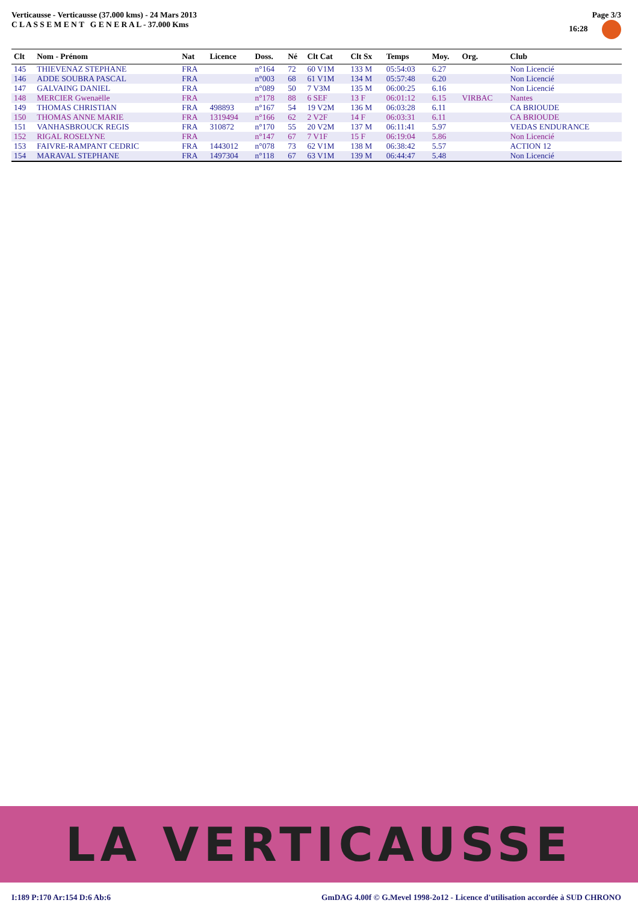Verticausse - Verticausse (37.000 kms) - 24 Mars 2013
C L A S S E M E N T G E N E R A L - 37.000 Kms
Page 3/3
16:28
| Clt | Nom - Prénom | Nat | Licence | Doss. | Né | Clt Cat | Clt Sx | Temps | Moy. | Org. | Club |
| --- | --- | --- | --- | --- | --- | --- | --- | --- | --- | --- | --- |
| 145 | THIEVENAZ STEPHANE | FRA | | n°164 | 72 | 60 V1M | 133 M | 05:54:03 | 6.27 | | Non Licencié |
| 146 | ADDE SOUBRA PASCAL | FRA | | n°003 | 68 | 61 V1M | 134 M | 05:57:48 | 6.20 | | Non Licencié |
| 147 | GALVAING DANIEL | FRA | | n°089 | 50 | 7 V3M | 135 M | 06:00:25 | 6.16 | | Non Licencié |
| 148 | MERCIER Gwenaëlle | FRA | | n°178 | 88 | 6 SEF | 13 F | 06:01:12 | 6.15 | VIRBAC | Nantes |
| 149 | THOMAS CHRISTIAN | FRA | 498893 | n°167 | 54 | 19 V2M | 136 M | 06:03:28 | 6.11 | | CA BRIOUDE |
| 150 | THOMAS ANNE MARIE | FRA | 1319494 | n°166 | 62 | 2 V2F | 14 F | 06:03:31 | 6.11 | | CA BRIOUDE |
| 151 | VANHASBROUCK REGIS | FRA | 310872 | n°170 | 55 | 20 V2M | 137 M | 06:11:41 | 5.97 | | VEDAS ENDURANCE |
| 152 | RIGAL ROSELYNE | FRA | | n°147 | 67 | 7 V1F | 15 F | 06:19:04 | 5.86 | | Non Licencié |
| 153 | FAIVRE-RAMPANT CEDRIC | FRA | 1443012 | n°078 | 73 | 62 V1M | 138 M | 06:38:42 | 5.57 | | ACTION 12 |
| 154 | MARAVAL STEPHANE | FRA | 1497304 | n°118 | 67 | 63 V1M | 139 M | 06:44:47 | 5.48 | | Non Licencié |
LA VERTICAUSSE
I:189 P:170 Ar:154 D:6 Ab:6 GmDAG 4.00f © G.Mevel 1998-2o12 - Licence d'utilisation accordée à SUD CHRONO